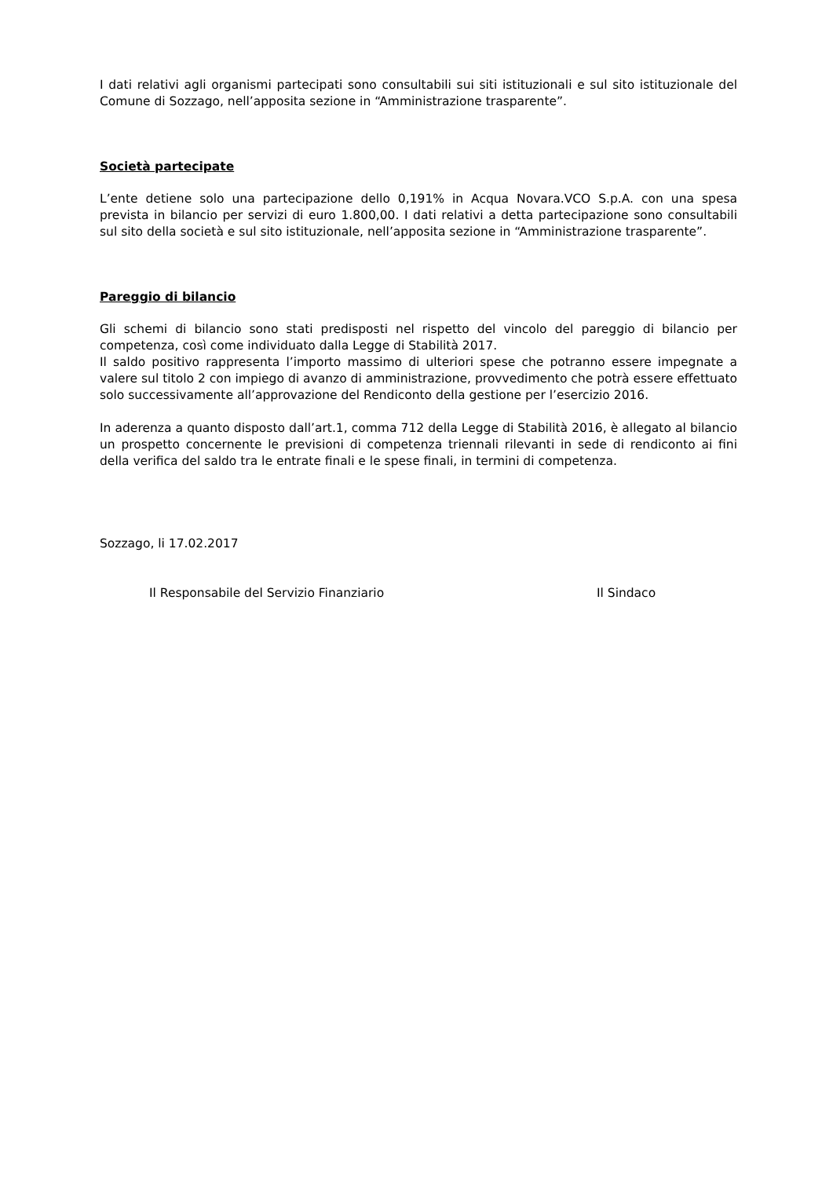I dati relativi agli organismi partecipati sono consultabili sui siti istituzionali e sul sito istituzionale del Comune di Sozzago, nell’apposita sezione in “Amministrazione trasparente”.
Società partecipate
L’ente detiene solo una partecipazione dello 0,191% in Acqua Novara.VCO S.p.A. con una spesa prevista in bilancio per servizi di euro 1.800,00. I dati relativi a detta partecipazione sono consultabili sul sito della società e sul sito istituzionale, nell’apposita sezione in “Amministrazione trasparente”.
Pareggio di bilancio
Gli schemi di bilancio sono stati predisposti nel rispetto del vincolo del pareggio di bilancio per competenza, così come individuato dalla Legge di Stabilità 2017.
Il saldo positivo rappresenta l’importo massimo di ulteriori spese che potranno essere impegnate a valere sul titolo 2 con impiego di avanzo di amministrazione, provvedimento che potrà essere effettuato solo successivamente all’approvazione del Rendiconto della gestione per l’esercizio 2016.
In aderenza a quanto disposto dall’art.1, comma 712 della Legge di Stabilità 2016, è allegato al bilancio un prospetto concernente le previsioni di competenza triennali rilevanti in sede di rendiconto ai fini della verifica del saldo tra le entrate finali e le spese finali, in termini di competenza.
Sozzago, li 17.02.2017
Il Responsabile del Servizio Finanziario Il Sindaco